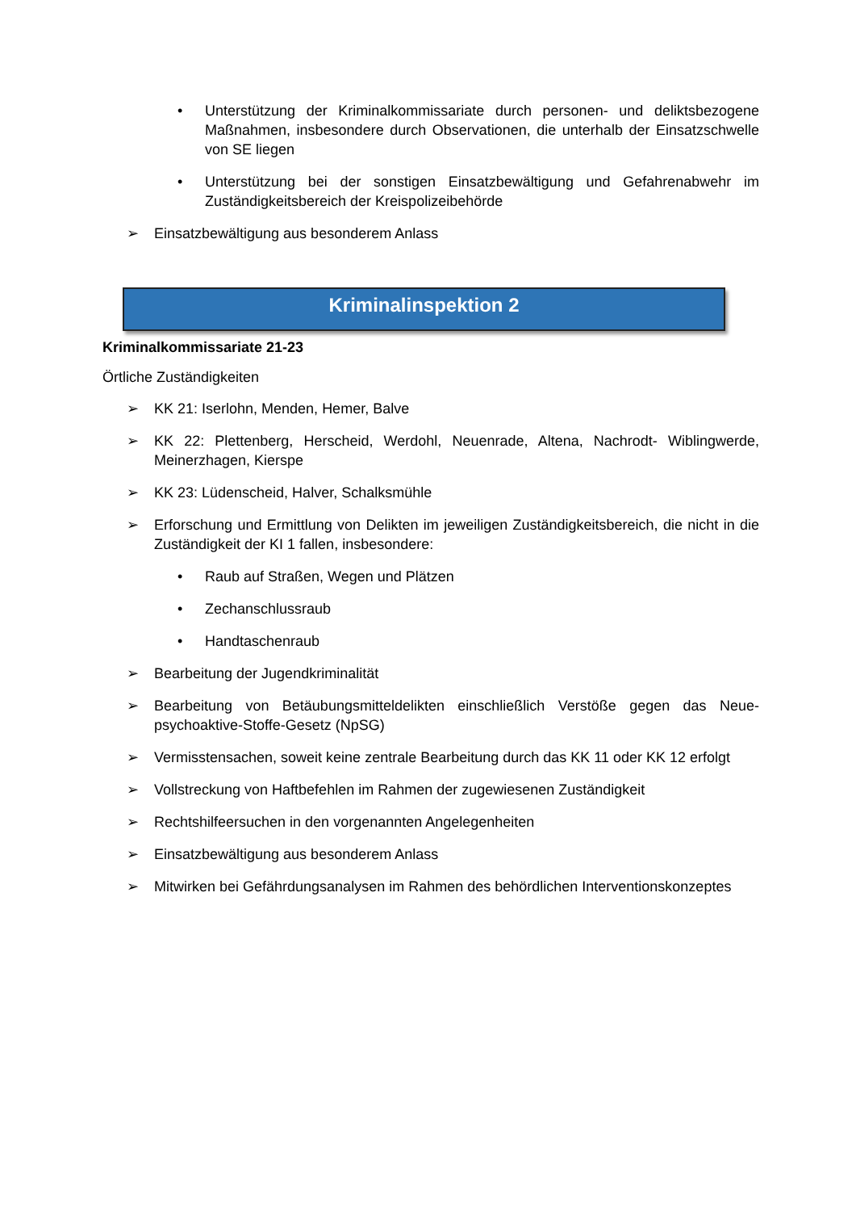• Unterstützung der Kriminalkommissariate durch personen- und deliktsbezogene Maßnahmen, insbesondere durch Observationen, die unterhalb der Einsatzschwelle von SE liegen
• Unterstützung bei der sonstigen Einsatzbewältigung und Gefahrenabwehr im Zuständigkeitsbereich der Kreispolizeibehörde
➢ Einsatzbewältigung aus besonderem Anlass
Kriminalinspektion 2
Kriminalkommissariate 21-23
Örtliche Zuständigkeiten
➢ KK 21: Iserlohn, Menden, Hemer, Balve
➢ KK 22: Plettenberg, Herscheid, Werdohl, Neuenrade, Altena, Nachrodt- Wiblingwerde, Meinerzhagen, Kierspe
➢ KK 23: Lüdenscheid, Halver, Schalksmühle
➢ Erforschung und Ermittlung von Delikten im jeweiligen Zuständigkeitsbereich, die nicht in die Zuständigkeit der KI 1 fallen, insbesondere:
• Raub auf Straßen, Wegen und Plätzen
• Zechanschlussraub
• Handtaschenraub
➢ Bearbeitung der Jugendkriminalität
➢ Bearbeitung von Betäubungsmitteldelikten einschließlich Verstöße gegen das Neue- psychoaktive-Stoffe-Gesetz (NpSG)
➢ Vermisstensachen, soweit keine zentrale Bearbeitung durch das KK 11 oder KK 12 erfolgt
➢ Vollstreckung von Haftbefehlen im Rahmen der zugewiesenen Zuständigkeit
➢ Rechtshilfeersuchen in den vorgenannten Angelegenheiten
➢ Einsatzbewältigung aus besonderem Anlass
➢ Mitwirken bei Gefährdungsanalysen im Rahmen des behördlichen Interventionskonzeptes